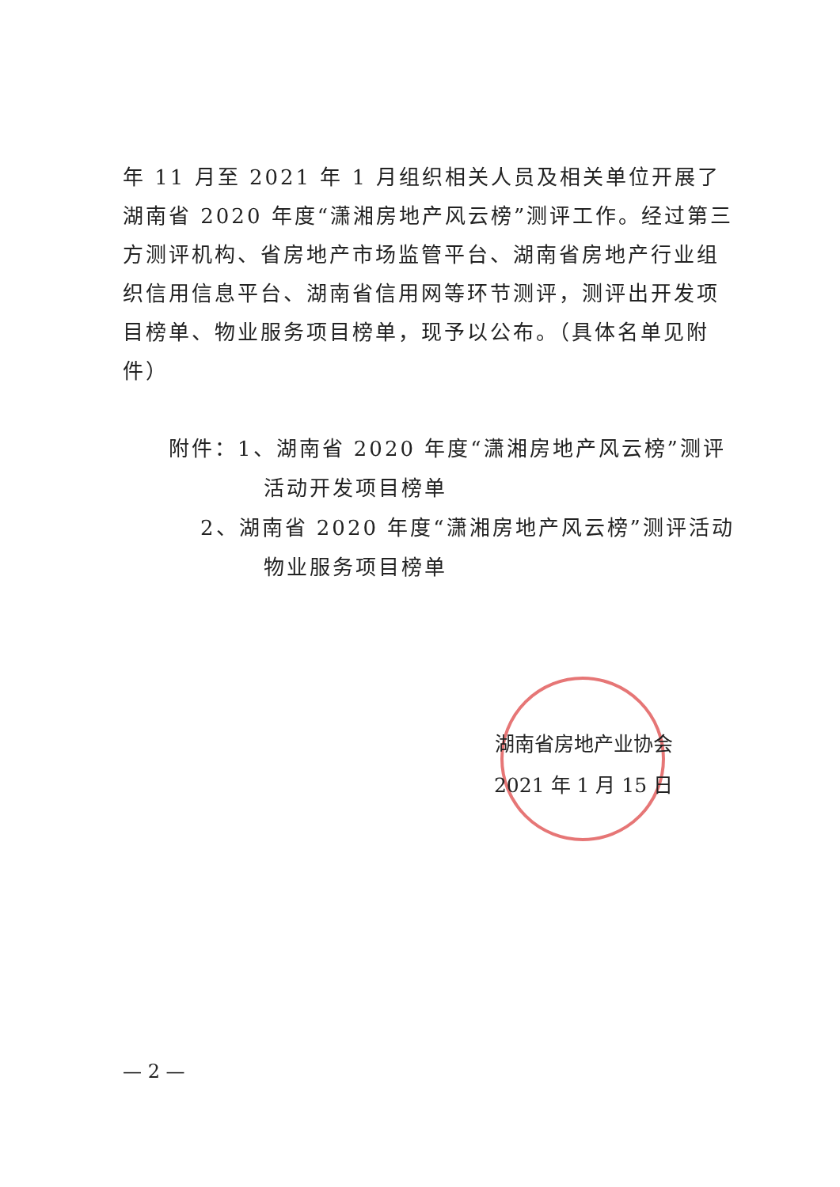年 11 月至 2021 年 1 月组织相关人员及相关单位开展了湖南省 2020 年度“潇湘房地产风云榜”测评工作。经过第三方测评机构、省房地产市场监管平台、湖南省房地产行业组织信用信息平台、湖南省信用网等环节测评，测评出开发项目榜单、物业服务项目榜单，现予以公布。（具体名单见附件）
附件：1、湖南省 2020 年度“潇湘房地产风云榜”测评活动开发项目榜单
2、湖南省 2020 年度“潇湘房地产风云榜”测评活动物业服务项目榜单
湖南省房地产业协会
2021 年 1 月 15 日
— 2 —